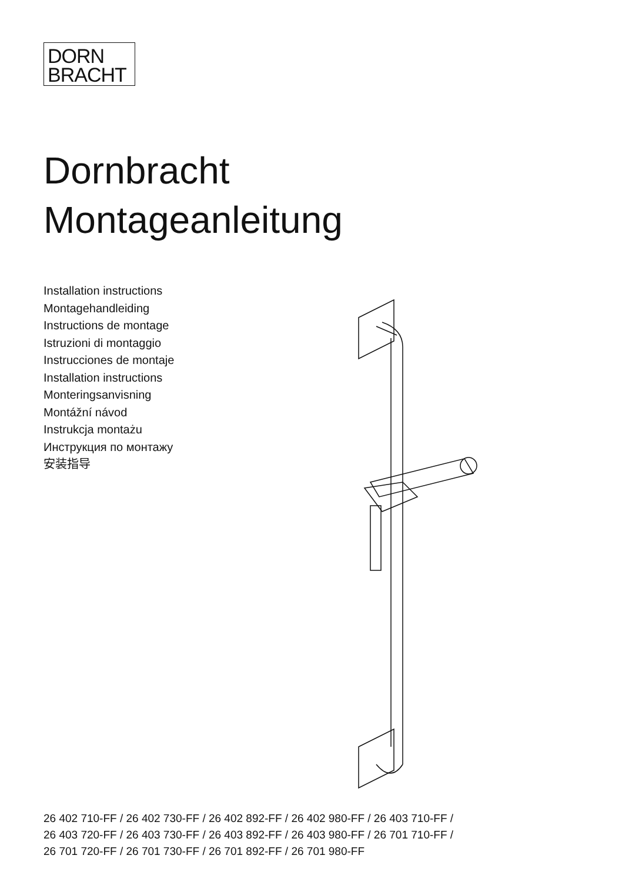DORN
BRACHT
Dornbracht
Montageanleitung
Installation instructions
Montagehandleiding
Instructions de montage
Istruzioni di montaggio
Instrucciones de montaje
Installation instructions
Monteringsanvisning
Montážní návod
Instrukcja montażu
Инструкция по монтажу
安装指导
26 402 710-FF / 26 402 730-FF / 26 402 892-FF / 26 402 980-FF / 26 403 710-FF /
26 403 720-FF / 26 403 730-FF / 26 403 892-FF / 26 403 980-FF / 26 701 710-FF /
26 701 720-FF / 26 701 730-FF / 26 701 892-FF / 26 701 980-FF